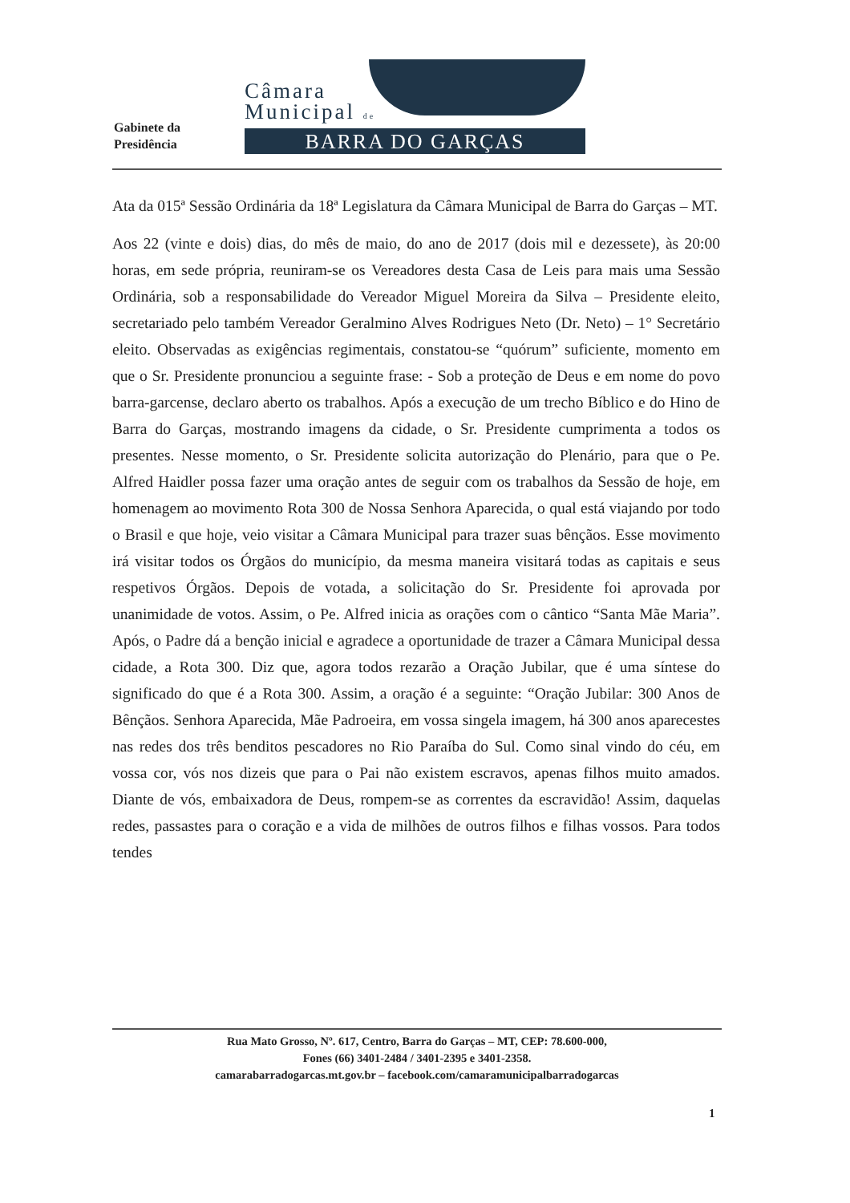Gabinete da
Presidência
Câmara
Municipal de
BARRA DO GARÇAS
Ata da 015ª Sessão Ordinária da 18ª Legislatura da Câmara Municipal de Barra do Garças – MT.
Aos 22 (vinte e dois) dias, do mês de maio, do ano de 2017 (dois mil e dezessete), às 20:00 horas, em sede própria, reuniram-se os Vereadores desta Casa de Leis para mais uma Sessão Ordinária, sob a responsabilidade do Vereador Miguel Moreira da Silva – Presidente eleito, secretariado pelo também Vereador Geralmino Alves Rodrigues Neto (Dr. Neto) – 1° Secretário eleito. Observadas as exigências regimentais, constatou-se “quórum” suficiente, momento em que o Sr. Presidente pronunciou a seguinte frase: - Sob a proteção de Deus e em nome do povo barra-garcense, declaro aberto os trabalhos. Após a execução de um trecho Bíblico e do Hino de Barra do Garças, mostrando imagens da cidade, o Sr. Presidente cumprimenta a todos os presentes. Nesse momento, o Sr. Presidente solicita autorização do Plenário, para que o Pe. Alfred Haidler possa fazer uma oração antes de seguir com os trabalhos da Sessão de hoje, em homenagem ao movimento Rota 300 de Nossa Senhora Aparecida, o qual está viajando por todo o Brasil e que hoje, veio visitar a Câmara Municipal para trazer suas bênçãos. Esse movimento irá visitar todos os Órgãos do município, da mesma maneira visitará todas as capitais e seus respetivos Órgãos. Depois de votada, a solicitação do Sr. Presidente foi aprovada por unanimidade de votos. Assim, o Pe. Alfred inicia as orações com o cântico “Santa Mãe Maria”. Após, o Padre dá a benção inicial e agradece a oportunidade de trazer a Câmara Municipal dessa cidade, a Rota 300. Diz que, agora todos rezarão a Oração Jubilar, que é uma síntese do significado do que é a Rota 300. Assim, a oração é a seguinte: “Oração Jubilar: 300 Anos de Bênçãos. Senhora Aparecida, Mãe Padroeira, em vossa singela imagem, há 300 anos aparecestes nas redes dos três benditos pescadores no Rio Paraíba do Sul. Como sinal vindo do céu, em vossa cor, vós nos dizeis que para o Pai não existem escravos, apenas filhos muito amados. Diante de vós, embaixadora de Deus, rompem-se as correntes da escravidão! Assim, daquelas redes, passastes para o coração e a vida de milhões de outros filhos e filhas vossos. Para todos tendes
Rua Mato Grosso, Nº. 617, Centro, Barra do Garças – MT, CEP: 78.600-000,
Fones (66) 3401-2484 / 3401-2395 e 3401-2358.
camarabarradogarcas.mt.gov.br – facebook.com/camaramunicipalbarradogarcas
1